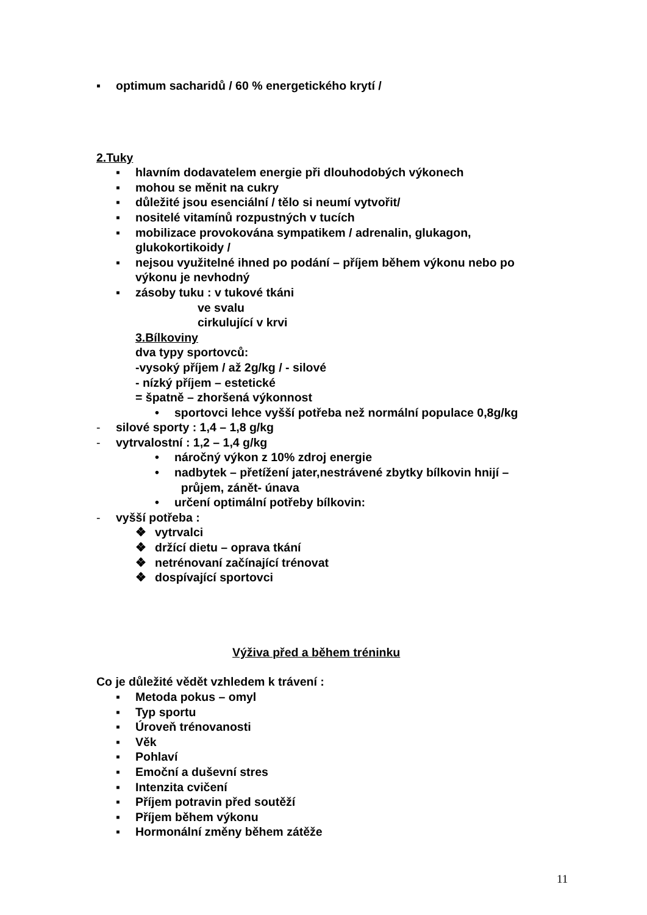▪ optimum sacharidů / 60 % energetického krytí /
2.Tuky
▪ hlavním dodavatelem energie při dlouhodobých výkonech
▪ mohou se měnit na cukry
▪ důležité jsou esenciální / tělo si neumí vytvořit/
▪ nositelé vitamínů rozpustných v tucích
▪ mobilizace provokována sympatikem / adrenalin, glukagon,
glukokortikoidy /
▪ nejsou využitelné ihned po podání – příjem během výkonu nebo po
výkonu je nevhodný
▪ zásoby tuku : v tukové tkáni
ve svalu
cirkulující v krvi
3.Bílkoviny
dva typy sportovců:
-vysoký příjem / až 2g/kg / - silové
- nízký příjem – estetické
= špatně – zhoršená výkonnost
• sportovci lehce vyšší potřeba než normální populace 0,8g/kg
- silové sporty : 1,4 – 1,8 g/kg
- vytrvalostní : 1,2 – 1,4 g/kg
• náročný výkon z 10% zdroj energie
• nadbytek – přetížení jater,nestrávené zbytky bílkovin hnijí –
průjem, zánět- únava
• určení optimální potřeby bílkovin:
- vyšší potřeba :
❖ vytrvalci
❖ držící dietu – oprava tkání
❖ netrénovaní začínající trénovat
❖ dospívající sportovci
Výživa před a během tréninku
Co je důležité vědět vzhledem k trávení :
▪ Metoda pokus – omyl
▪ Typ sportu
▪ Úroveň trénovanosti
▪ Věk
▪ Pohlaví
▪ Emoční a duševní stres
▪ Intenzita cvičení
▪ Příjem potravin před soutěží
▪ Příjem během výkonu
▪ Hormonální změny během zátěže
11